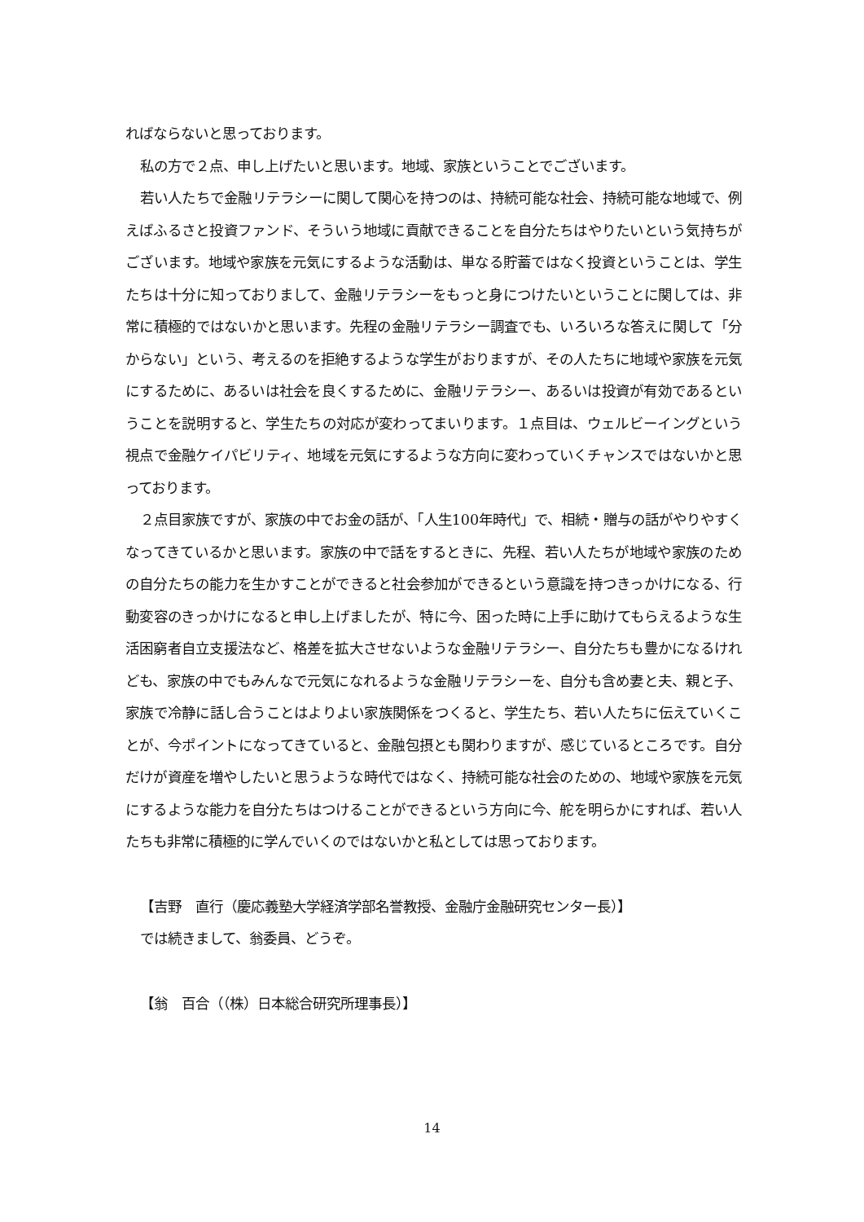ればならないと思っております。
私の方で２点、申し上げたいと思います。地域、家族ということでございます。
若い人たちで金融リテラシーに関して関心を持つのは、持続可能な社会、持続可能な地域で、例えばふるさと投資ファンド、そういう地域に貢献できることを自分たちはやりたいという気持ちがございます。地域や家族を元気にするような活動は、単なる貯蓄ではなく投資ということは、学生たちは十分に知っておりまして、金融リテラシーをもっと身につけたいということに関しては、非常に積極的ではないかと思います。先程の金融リテラシー調査でも、いろいろな答えに関して「分からない」という、考えるのを拒絶するような学生がおりますが、その人たちに地域や家族を元気にするために、あるいは社会を良くするために、金融リテラシー、あるいは投資が有効であるということを説明すると、学生たちの対応が変わってまいります。１点目は、ウェルビーイングという視点で金融ケイパビリティ、地域を元気にするような方向に変わっていくチャンスではないかと思っております。
２点目家族ですが、家族の中でお金の話が、「人生100年時代」で、相続・贈与の話がやりやすくなってきているかと思います。家族の中で話をするときに、先程、若い人たちが地域や家族のための自分たちの能力を生かすことができると社会参加ができるという意識を持つきっかけになる、行動変容のきっかけになると申し上げましたが、特に今、困った時に上手に助けてもらえるような生活困窮者自立支援法など、格差を拡大させないような金融リテラシー、自分たちも豊かになるけれども、家族の中でもみんなで元気になれるような金融リテラシーを、自分も含め妻と夫、親と子、家族で冷静に話し合うことはよりよい家族関係をつくると、学生たち、若い人たちに伝えていくことが、今ポイントになってきていると、金融包摂とも関わりますが、感じているところです。自分だけが資産を増やしたいと思うような時代ではなく、持続可能な社会のための、地域や家族を元気にするような能力を自分たちはつけることができるという方向に今、舵を明らかにすれば、若い人たちも非常に積極的に学んでいくのではないかと私としては思っております。
【吉野　直行（慶応義塾大学経済学部名誉教授、金融庁金融研究センター長）】
では続きまして、翁委員、どうぞ。
【翁　百合（（株）日本総合研究所理事長）】
14